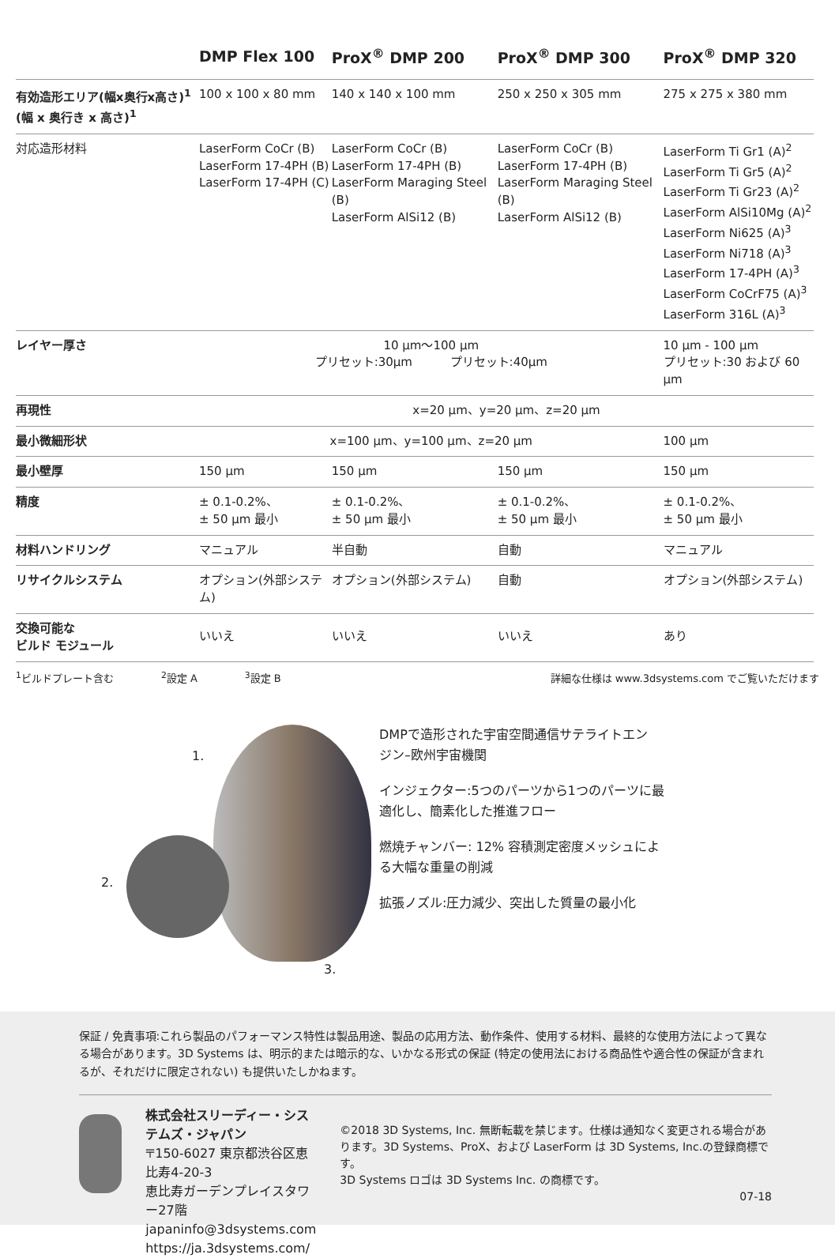| | DMP Flex 100 | ProX<sup>®</sup> DMP 200 | ProX<sup>®</sup> DMP 300 | ProX<sup>®</sup> DMP 320 |
| --- | --- | --- | --- | --- |
| 有効造形エリア(幅x奥行x高さ)<sup>1</sup> (幅 x 奥行き x 高さ)<sup>1</sup> | 100 x 100 x 80 mm | 140 x 140 x 100 mm | 250 x 250 x 305 mm | 275 x 275 x 380 mm |
| 対応造形材料 | LaserForm CoCr (B) LaserForm 17-4PH (B) LaserForm 17-4PH (C) | LaserForm CoCr (B) LaserForm 17-4PH (B) LaserForm Maraging Steel (B) LaserForm AlSi12 (B) | LaserForm CoCr (B) LaserForm 17-4PH (B) LaserForm Maraging Steel (B) LaserForm AlSi12 (B) | LaserForm Ti Gr1 (A)<sup>2</sup> LaserForm Ti Gr5 (A)<sup>2</sup> LaserForm Ti Gr23 (A)<sup>2</sup> LaserForm AlSi10Mg (A)<sup>2</sup> LaserForm Ni625 (A)<sup>3</sup> LaserForm Ni718 (A)<sup>3</sup> LaserForm 17-4PH (A)<sup>3</sup> LaserForm CoCrF75 (A)<sup>3</sup> LaserForm 316L (A)<sup>3</sup> |
| レイヤー厚さ | 10 µm〜100 µm プリセット:30µm プリセット:40µm | | | 10 µm - 100 µm プリセット:30 および 60 µm |
| 再現性 | x=20 µm、y=20 µm、z=20 µm | | | |
| 最小微細形状 | x=100 µm、y=100 µm、z=20 µm | | | 100 µm |
| 最小壁厚 | 150 µm | 150 µm | 150 µm | 150 µm |
| 精度 | ± 0.1-0.2%、 ± 50 µm 最小 | ± 0.1-0.2%、 ± 50 µm 最小 | ± 0.1-0.2%、 ± 50 µm 最小 | ± 0.1-0.2%、 ± 50 µm 最小 |
| 材料ハンドリング | マニュアル | 半自動 | 自動 | マニュアル |
| リサイクルシステム | オプション(外部システム) | オプション(外部システム) | 自動 | オプション(外部システム) |
| 交換可能な ビルド モジュール | いいえ | いいえ | いいえ | あり |
<sup>1</sup> ビルドプレート含む <sup>2</sup>設定 A <sup>3</sup>設定 B 詳細な仕様は www.3dsystems.com でご覧いただけます
1.
2.
3.
DMPで造形された宇宙空間通信サテライトエン
ジン–欧州宇宙機関
インジェクター:5つのパーツから1つのパーツに最
適化し、簡素化した推進フロー
燃焼チャンバー: 12% 容積測定密度メッシュによ
る大幅な重量の削減
拡張ノズル:圧力減少、突出した質量の最小化
保証 / 免責事項:これら製品のパフォーマンス特性は製品用途、製品の応用方法、動作条件、使用する材料、最終的な使用方法によって異なる場合があります。3D Systems は、明示的または暗示的な、いかなる形式の保証 (特定の使用法における商品性や適合性の保証が含まれるが、それだけに限定されない) も提供いたしかねます。
株式会社スリーディー・システムズ・ジャパン
〒150-6027 東京都渋谷区恵比寿4-20-3
恵比寿ガーデンプレイスタワー27階
japaninfo@3dsystems.com
https://ja.3dsystems.com/
©2018 3D Systems, Inc. 無断転載を禁じます。仕様は通知なく変更される場合があります。3D Systems、ProX、および LaserForm は 3D Systems, Inc.の登録商標です。
3D Systems ロゴは 3D Systems Inc. の商標です。
07-18